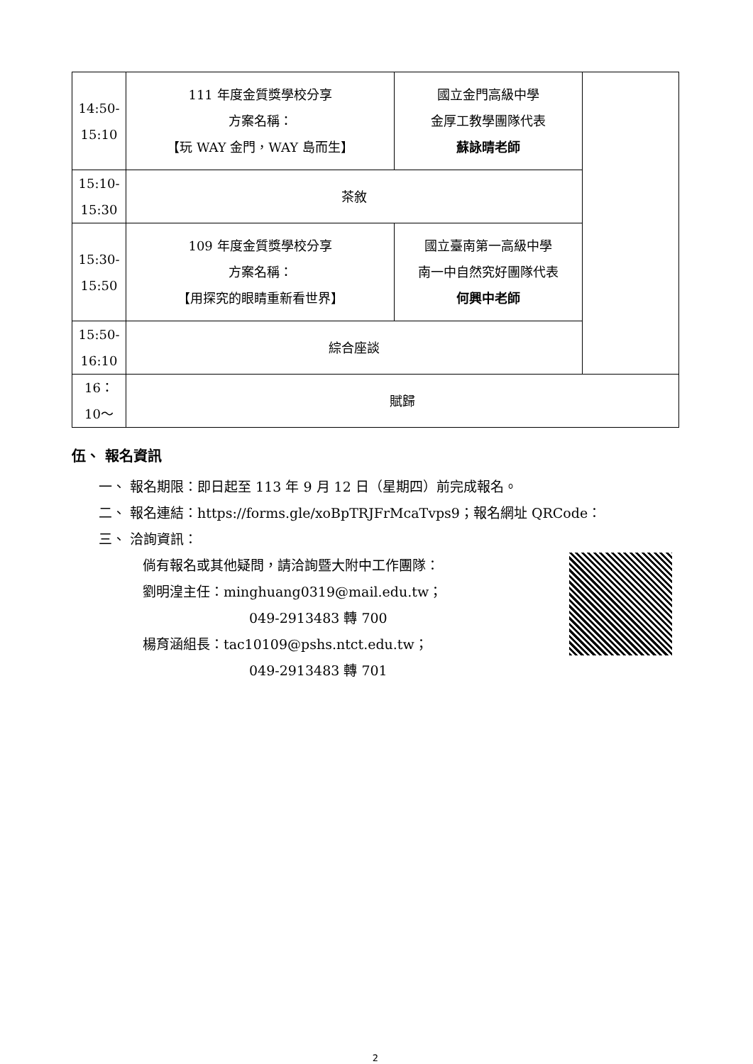| 14:50- 15:10 | 111 年度金質獎學校分享 方案名稱： 【玩 WAY 金門，WAY 島而生】 | 國立金門高級中學 金厚工教學團隊代表 蘇詠晴老師 | |
| 15:10- 15:30 | 茶敘 | | |
| 15:30- 15:50 | 109 年度金質獎學校分享 方案名稱： 【用探究的眼睛重新看世界】 | 國立臺南第一高級中學 南一中自然究好團隊代表 何興中老師 | |
| 15:50- 16:10 | 綜合座談 | | |
| 16： 10～ | 賦歸 | | |
伍、 報名資訊
一、 報名期限：即日起至 113 年 9 月 12 日（星期四）前完成報名。
二、 報名連結：https://forms.gle/xoBpTRJFrMcaTvps9；報名網址 QRCode：
三、 洽詢資訊：
倘有報名或其他疑問，請洽詢暨大附中工作團隊：
劉明湟主任：minghuang0319@mail.edu.tw；
049-2913483 轉 700
楊育涵組長：tac10109@pshs.ntct.edu.tw；
049-2913483 轉 701
2